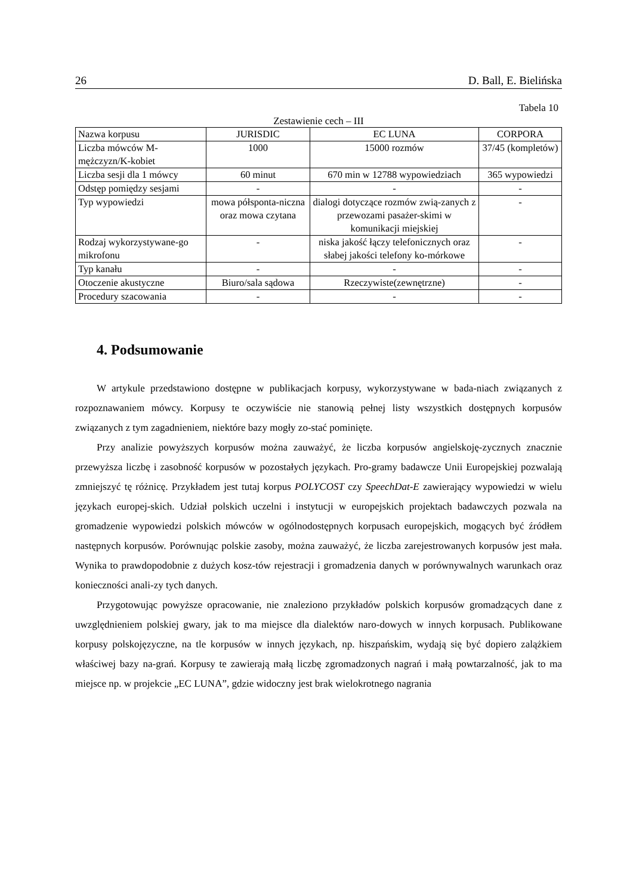26 D. Ball, E. Bielińska
Tabela 10
Zestawienie cech – III
| Nazwa korpusu | JURISDIC | EC LUNA | CORPORA |
| --- | --- | --- | --- |
| Liczba mówców M-mężczyzn/K-kobiet | 1000 | 15000 rozmów | 37/45 (kompletów) |
| Liczba sesji dla 1 mówcy | 60 minut | 670 min w 12788 wypowiedziach | 365 wypowiedzi |
| Odstęp pomiędzy sesjami | - | - | - |
| Typ wypowiedzi | mowa półsponta-niczna oraz mowa czytana | dialogi dotyczące rozmów zwią-zanych z przewozami pasażer-skimi w komunikacji miejskiej | - |
| Rodzaj wykorzystywane-go mikrofonu | - | niska jakość łączy telefonicznych oraz słabej jakości telefony ko-mórkowe | - |
| Typ kanału | - | - | - |
| Otoczenie akustyczne | Biuro/sala sądowa | Rzeczywiste(zewnętrzne) | - |
| Procedury szacowania | - | - | - |
4. Podsumowanie
W artykule przedstawiono dostępne w publikacjach korpusy, wykorzystywane w bada-niach związanych z rozpoznawaniem mówcy. Korpusy te oczywiście nie stanowią pełnej listy wszystkich dostępnych korpusów związanych z tym zagadnieniem, niektóre bazy mogły zo-stać pominięte.
Przy analizie powyższych korpusów można zauważyć, że liczba korpusów angielskoję-zycznych znacznie przewyższa liczbę i zasobność korpusów w pozostałych językach. Pro-gramy badawcze Unii Europejskiej pozwalają zmniejszyć tę różnicę. Przykładem jest tutaj korpus POLYCOST czy SpeechDat-E zawierający wypowiedzi w wielu językach europej-skich. Udział polskich uczelni i instytucji w europejskich projektach badawczych pozwala na gromadzenie wypowiedzi polskich mówców w ogólnodostępnych korpusach europejskich, mogących być źródłem następnych korpusów. Porównując polskie zasoby, można zauważyć, że liczba zarejestrowanych korpusów jest mała. Wynika to prawdopodobnie z dużych kosz-tów rejestracji i gromadzenia danych w porównywalnych warunkach oraz konieczności anali-zy tych danych.
Przygotowując powyższe opracowanie, nie znaleziono przykładów polskich korpusów gromadzących dane z uwzględnieniem polskiej gwary, jak to ma miejsce dla dialektów naro-dowych w innych korpusach. Publikowane korpusy polskojęzyczne, na tle korpusów w innych językach, np. hiszpańskim, wydają się być dopiero zalążkiem właściwej bazy na-grań. Korpusy te zawierają małą liczbę zgromadzonych nagrań i małą powtarzalność, jak to ma miejsce np. w projekcie „EC LUNA”, gdzie widoczny jest brak wielokrotnego nagrania